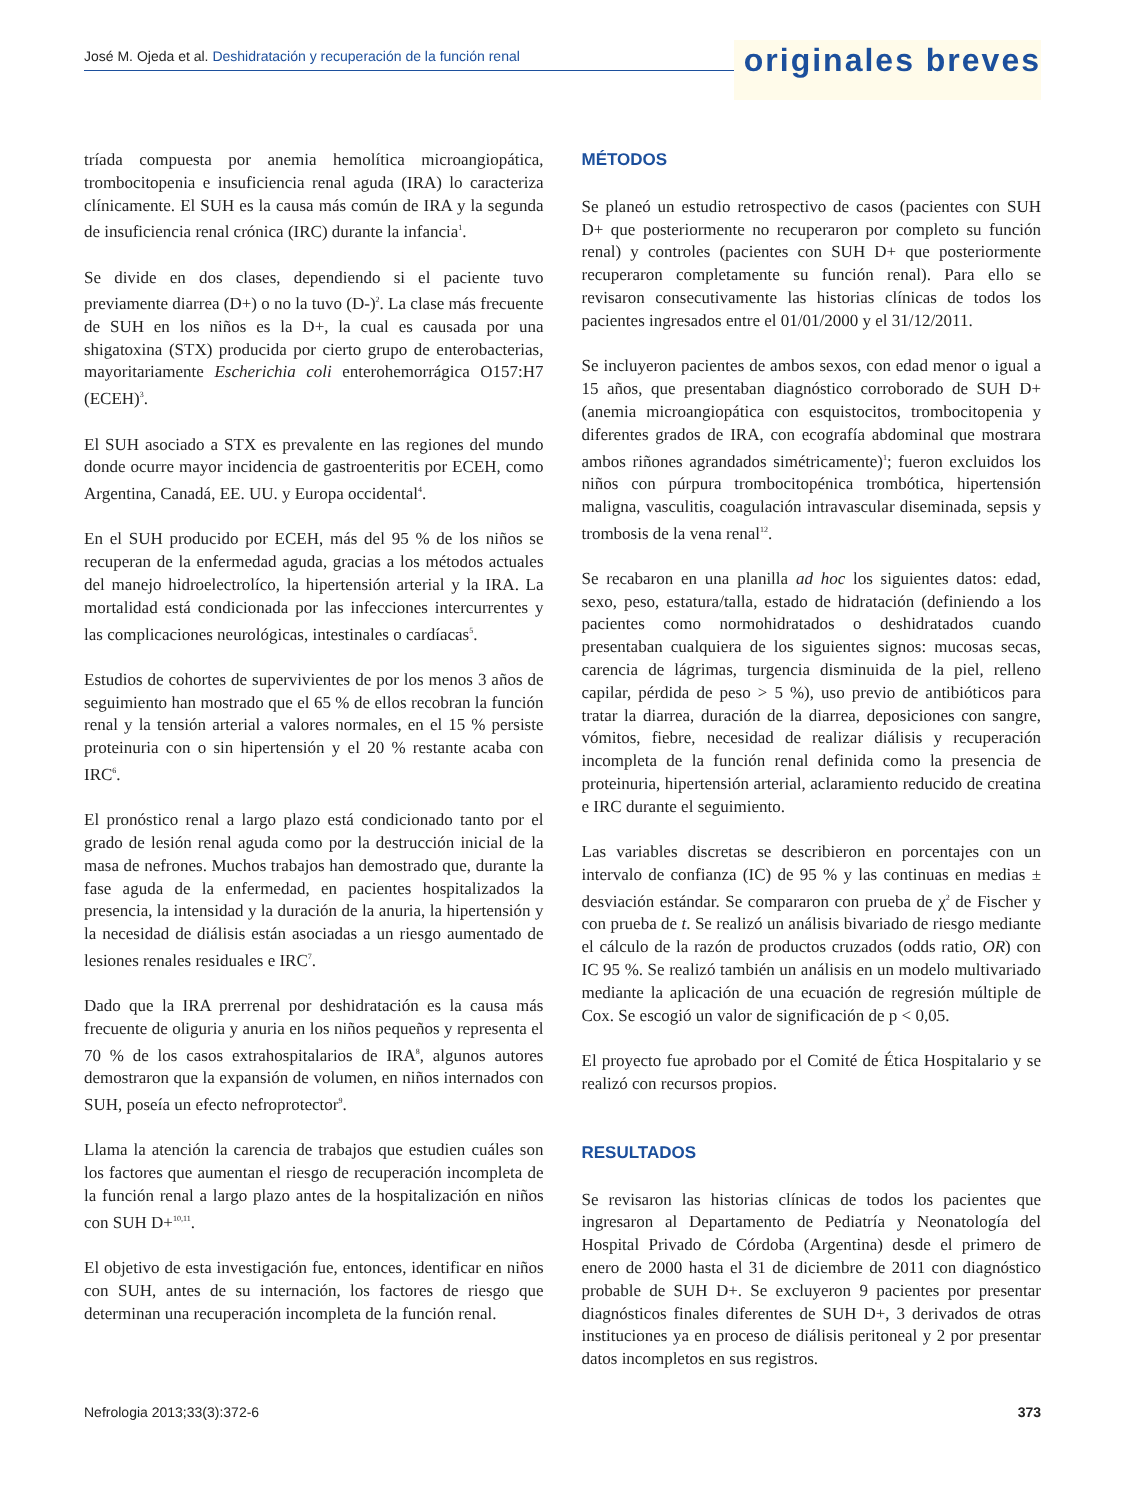José M. Ojeda et al. Deshidratación y recuperación de la función renal
originales breves
tríada compuesta por anemia hemolítica microangiopática, trombocitopenia e insuficiencia renal aguda (IRA) lo caracteriza clínicamente. El SUH es la causa más común de IRA y la segunda de insuficiencia renal crónica (IRC) durante la infancia<sup>1</sup>.
Se divide en dos clases, dependiendo si el paciente tuvo previamente diarrea (D+) o no la tuvo (D-)<sup>2</sup>. La clase más frecuente de SUH en los niños es la D+, la cual es causada por una shigatoxina (STX) producida por cierto grupo de enterobacterias, mayoritariamente Escherichia coli enterohemorrágica O157:H7 (ECEH)<sup>3</sup>.
El SUH asociado a STX es prevalente en las regiones del mundo donde ocurre mayor incidencia de gastroenteritis por ECEH, como Argentina, Canadá, EE. UU. y Europa occidental<sup>4</sup>.
En el SUH producido por ECEH, más del 95 % de los niños se recuperan de la enfermedad aguda, gracias a los métodos actuales del manejo hidroelectrolíco, la hipertensión arterial y la IRA. La mortalidad está condicionada por las infecciones intercurrentes y las complicaciones neurológicas, intestinales o cardíacas<sup>5</sup>.
Estudios de cohortes de supervivientes de por los menos 3 años de seguimiento han mostrado que el 65 % de ellos recobran la función renal y la tensión arterial a valores normales, en el 15 % persiste proteinuria con o sin hipertensión y el 20 % restante acaba con IRC<sup>6</sup>.
El pronóstico renal a largo plazo está condicionado tanto por el grado de lesión renal aguda como por la destrucción inicial de la masa de nefrones. Muchos trabajos han demostrado que, durante la fase aguda de la enfermedad, en pacientes hospitalizados la presencia, la intensidad y la duración de la anuria, la hipertensión y la necesidad de diálisis están asociadas a un riesgo aumentado de lesiones renales residuales e IRC<sup>7</sup>.
Dado que la IRA prerrenal por deshidratación es la causa más frecuente de oliguria y anuria en los niños pequeños y representa el 70 % de los casos extrahospitalarios de IRA<sup>8</sup>, algunos autores demostraron que la expansión de volumen, en niños internados con SUH, poseía un efecto nefroprotector<sup>9</sup>.
Llama la atención la carencia de trabajos que estudien cuáles son los factores que aumentan el riesgo de recuperación incompleta de la función renal a largo plazo antes de la hospitalización en niños con SUH D+<sup>10,11</sup>.
El objetivo de esta investigación fue, entonces, identificar en niños con SUH, antes de su internación, los factores de riesgo que determinan una recuperación incompleta de la función renal.
MÉTODOS
Se planeó un estudio retrospectivo de casos (pacientes con SUH D+ que posteriormente no recuperaron por completo su función renal) y controles (pacientes con SUH D+ que posteriormente recuperaron completamente su función renal). Para ello se revisaron consecutivamente las historias clínicas de todos los pacientes ingresados entre el 01/01/2000 y el 31/12/2011.
Se incluyeron pacientes de ambos sexos, con edad menor o igual a 15 años, que presentaban diagnóstico corroborado de SUH D+ (anemia microangiopática con esquistocitos, trombocitopenia y diferentes grados de IRA, con ecografía abdominal que mostrara ambos riñones agrandados simétricamente)<sup>1</sup>; fueron excluidos los niños con púrpura trombocitopénica trombótica, hipertensión maligna, vasculitis, coagulación intravascular diseminada, sepsis y trombosis de la vena renal<sup>12</sup>.
Se recabaron en una planilla ad hoc los siguientes datos: edad, sexo, peso, estatura/talla, estado de hidratación (definiendo a los pacientes como normohidratados o deshidratados cuando presentaban cualquiera de los siguientes signos: mucosas secas, carencia de lágrimas, turgencia disminuida de la piel, relleno capilar, pérdida de peso > 5 %), uso previo de antibióticos para tratar la diarrea, duración de la diarrea, deposiciones con sangre, vómitos, fiebre, necesidad de realizar diálisis y recuperación incompleta de la función renal definida como la presencia de proteinuria, hipertensión arterial, aclaramiento reducido de creatina e IRC durante el seguimiento.
Las variables discretas se describieron en porcentajes con un intervalo de confianza (IC) de 95 % y las continuas en medias ± desviación estándar. Se compararon con prueba de χ<sup>2</sup> de Fischer y con prueba de t. Se realizó un análisis bivariado de riesgo mediante el cálculo de la razón de productos cruzados (odds ratio, OR) con IC 95 %. Se realizó también un análisis en un modelo multivariado mediante la aplicación de una ecuación de regresión múltiple de Cox. Se escogió un valor de significación de p < 0,05.
El proyecto fue aprobado por el Comité de Ética Hospitalario y se realizó con recursos propios.
RESULTADOS
Se revisaron las historias clínicas de todos los pacientes que ingresaron al Departamento de Pediatría y Neonatología del Hospital Privado de Córdoba (Argentina) desde el primero de enero de 2000 hasta el 31 de diciembre de 2011 con diagnóstico probable de SUH D+. Se excluyeron 9 pacientes por presentar diagnósticos finales diferentes de SUH D+, 3 derivados de otras instituciones ya en proceso de diálisis peritoneal y 2 por presentar datos incompletos en sus registros.
Nefrologia 2013;33(3):372-6 373